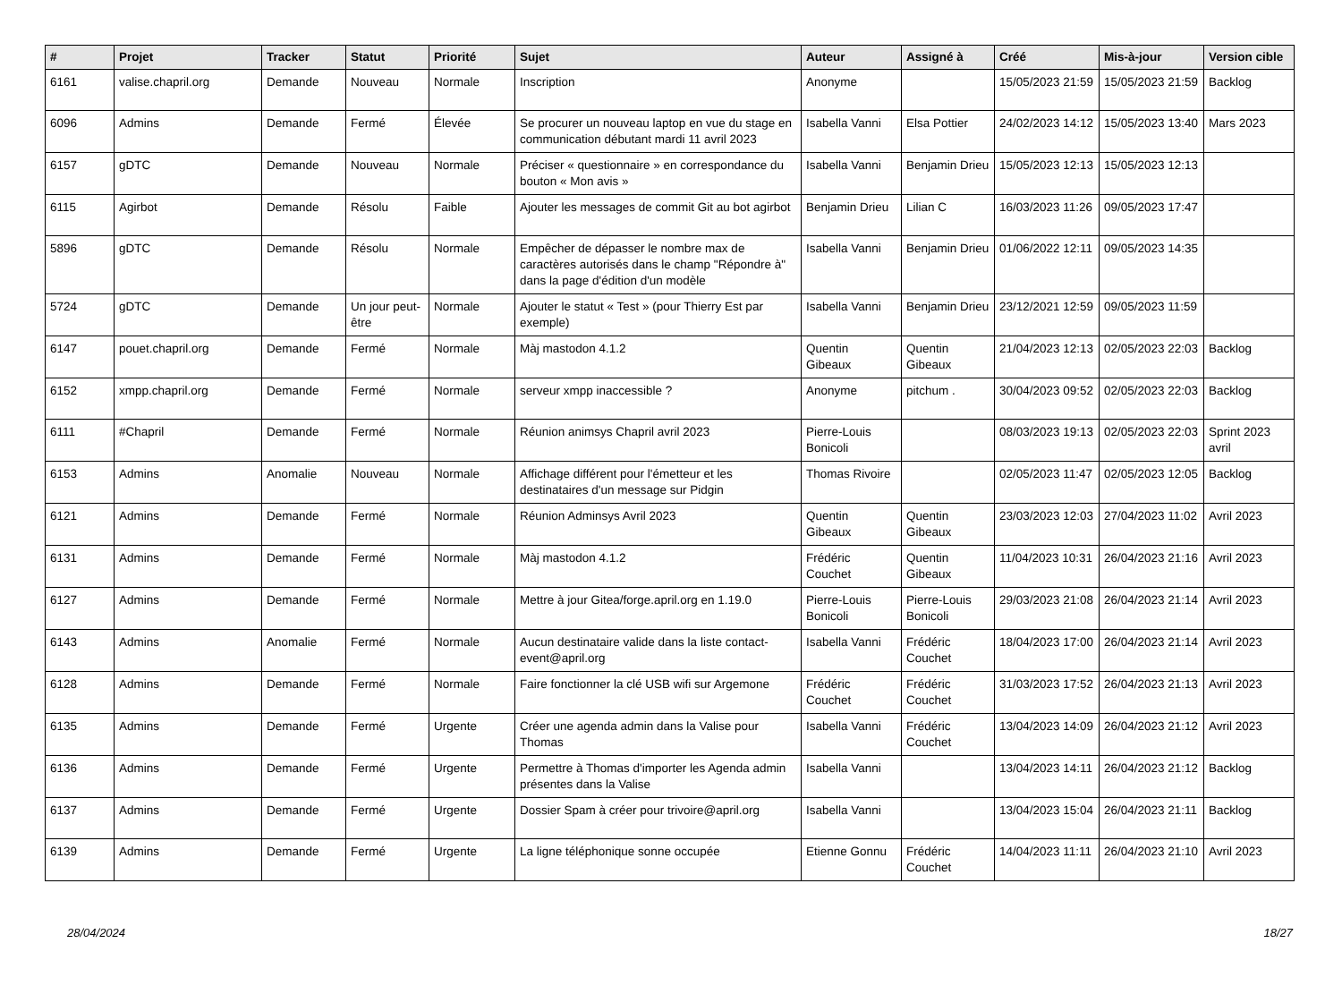| # | Projet | Tracker | Statut | Priorité | Sujet | Auteur | Assigné à | Créé | Mis-à-jour | Version cible |
| --- | --- | --- | --- | --- | --- | --- | --- | --- | --- | --- |
| 6161 | valise.chapril.org | Demande | Nouveau | Normale | Inscription | Anonyme | | 15/05/2023 21:59 | 15/05/2023 21:59 | Backlog |
| 6096 | Admins | Demande | Fermé | Élevée | Se procurer un nouveau laptop en vue du stage en communication débutant mardi 11 avril 2023 | Isabella Vanni | Elsa Pottier | 24/02/2023 14:12 | 15/05/2023 13:40 | Mars 2023 |
| 6157 | gDTC | Demande | Nouveau | Normale | Préciser « questionnaire » en correspondance du bouton « Mon avis » | Isabella Vanni | Benjamin Drieu | 15/05/2023 12:13 | 15/05/2023 12:13 | |
| 6115 | Agirbot | Demande | Résolu | Faible | Ajouter les messages de commit Git au bot agirbot | Benjamin Drieu | Lilian C | 16/03/2023 11:26 | 09/05/2023 17:47 | |
| 5896 | gDTC | Demande | Résolu | Normale | Empêcher de dépasser le nombre max de caractères autorisés dans le champ "Répondre à" dans la page d'édition d'un modèle | Isabella Vanni | Benjamin Drieu | 01/06/2022 12:11 | 09/05/2023 14:35 | |
| 5724 | gDTC | Demande | Un jour peut-être | Normale | Ajouter le statut « Test » (pour Thierry Est par exemple) | Isabella Vanni | Benjamin Drieu | 23/12/2021 12:59 | 09/05/2023 11:59 | |
| 6147 | pouet.chapril.org | Demande | Fermé | Normale | Màj mastodon 4.1.2 | Quentin Gibeaux | Quentin Gibeaux | 21/04/2023 12:13 | 02/05/2023 22:03 | Backlog |
| 6152 | xmpp.chapril.org | Demande | Fermé | Normale | serveur xmpp inaccessible ? | Anonyme | pitchum . | 30/04/2023 09:52 | 02/05/2023 22:03 | Backlog |
| 6111 | #Chapril | Demande | Fermé | Normale | Réunion animsys Chapril avril 2023 | Pierre-Louis Bonicoli | | 08/03/2023 19:13 | 02/05/2023 22:03 | Sprint 2023 avril |
| 6153 | Admins | Anomalie | Nouveau | Normale | Affichage différent pour l'émetteur et les destinataires d'un message sur Pidgin | Thomas Rivoire | | 02/05/2023 11:47 | 02/05/2023 12:05 | Backlog |
| 6121 | Admins | Demande | Fermé | Normale | Réunion Adminsys Avril 2023 | Quentin Gibeaux | Quentin Gibeaux | 23/03/2023 12:03 | 27/04/2023 11:02 | Avril 2023 |
| 6131 | Admins | Demande | Fermé | Normale | Màj mastodon 4.1.2 | Frédéric Couchet | Quentin Gibeaux | 11/04/2023 10:31 | 26/04/2023 21:16 | Avril 2023 |
| 6127 | Admins | Demande | Fermé | Normale | Mettre à jour Gitea/forge.april.org en 1.19.0 | Pierre-Louis Bonicoli | Pierre-Louis Bonicoli | 29/03/2023 21:08 | 26/04/2023 21:14 | Avril 2023 |
| 6143 | Admins | Anomalie | Fermé | Normale | Aucun destinataire valide dans la liste contact-event@april.org | Isabella Vanni | Frédéric Couchet | 18/04/2023 17:00 | 26/04/2023 21:14 | Avril 2023 |
| 6128 | Admins | Demande | Fermé | Normale | Faire fonctionner la clé USB wifi sur Argemone | Frédéric Couchet | Frédéric Couchet | 31/03/2023 17:52 | 26/04/2023 21:13 | Avril 2023 |
| 6135 | Admins | Demande | Fermé | Urgente | Créer une agenda admin dans la Valise pour Thomas | Isabella Vanni | Frédéric Couchet | 13/04/2023 14:09 | 26/04/2023 21:12 | Avril 2023 |
| 6136 | Admins | Demande | Fermé | Urgente | Permettre à Thomas d'importer les Agenda admin présentes dans la Valise | Isabella Vanni | | 13/04/2023 14:11 | 26/04/2023 21:12 | Backlog |
| 6137 | Admins | Demande | Fermé | Urgente | Dossier Spam à créer pour trivoire@april.org | Isabella Vanni | | 13/04/2023 15:04 | 26/04/2023 21:11 | Backlog |
| 6139 | Admins | Demande | Fermé | Urgente | La ligne téléphonique sonne occupée | Etienne Gonnu | Frédéric Couchet | 14/04/2023 11:11 | 26/04/2023 21:10 | Avril 2023 |
28/04/2024 18/27